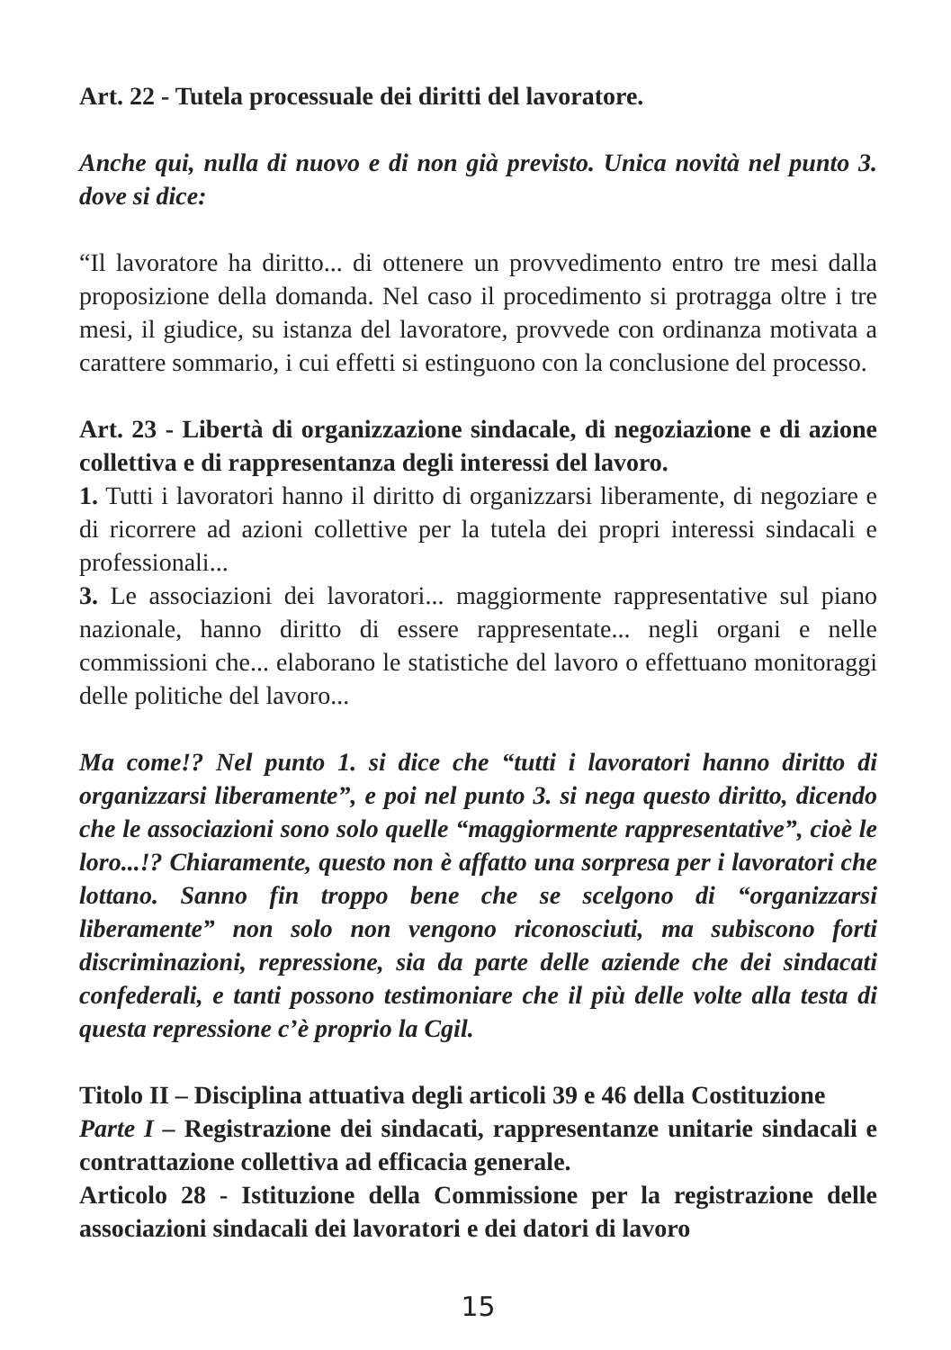Art. 22 - Tutela processuale dei diritti del lavoratore.
Anche qui, nulla di nuovo e di non già previsto. Unica novità nel punto 3. dove si dice:
“Il lavoratore ha diritto... di ottenere un provvedimento entro tre mesi dalla proposizione della domanda. Nel caso il procedimento si protragga oltre i tre mesi, il giudice, su istanza del lavoratore, provvede con ordinanza motivata a carattere sommario, i cui effetti si estinguono con la conclusione del processo.
Art. 23 - Libertà di organizzazione sindacale, di negoziazione e di azione collettiva e di rappresentanza degli interessi del lavoro.
1. Tutti i lavoratori hanno il diritto di organizzarsi liberamente, di negoziare e di ricorrere ad azioni collettive per la tutela dei propri interessi sindacali e professionali...
3. Le associazioni dei lavoratori... maggiormente rappresentative sul piano nazionale, hanno diritto di essere rappresentate... negli organi e nelle commissioni che... elaborano le statistiche del lavoro o effettuano monitoraggi delle politiche del lavoro...
Ma come!? Nel punto 1. si dice che “tutti i lavoratori hanno diritto di organizzarsi liberamente”, e poi nel punto 3. si nega questo diritto, dicendo che le associazioni sono solo quelle “maggiormente rappresentative”, cioè le loro...!? Chiaramente, questo non è affatto una sorpresa per i lavoratori che lottano. Sanno fin troppo bene che se scelgono di “organizzarsi liberamente” non solo non vengono riconosciuti, ma subiscono forti discriminazioni, repressione, sia da parte delle aziende che dei sindacati confederali, e tanti possono testimoniare che il più delle volte alla testa di questa repressione c’è proprio la Cgil.
Titolo II – Disciplina attuativa degli articoli 39 e 46 della Costituzione
Parte I – Registrazione dei sindacati, rappresentanze unitarie sindacali e contrattazione collettiva ad efficacia generale.
Articolo 28 - Istituzione della Commissione per la registrazione delle associazioni sindacali dei lavoratori e dei datori di lavoro
15